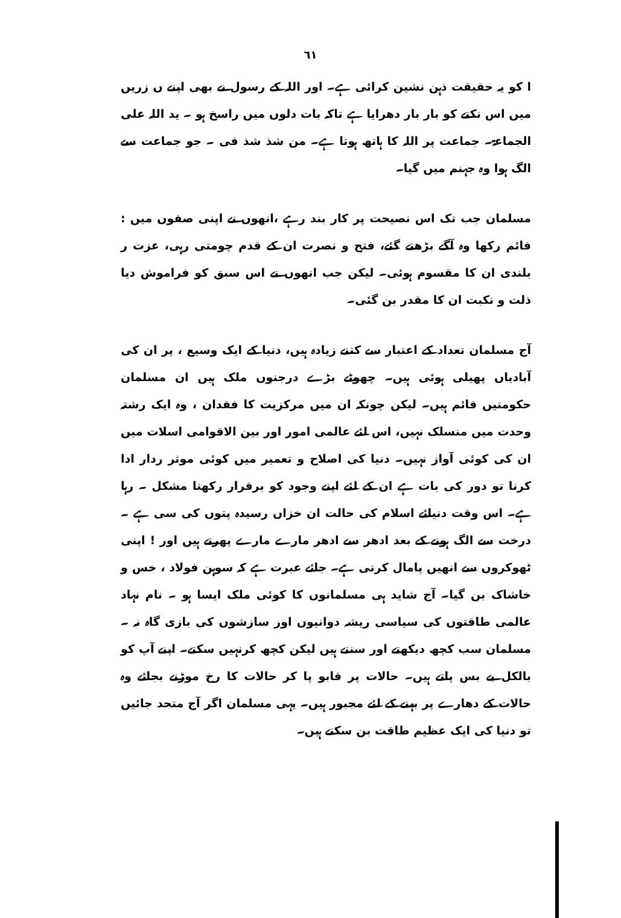٦١
ا کو یہ حقیقت ذہن نشین کرائی ہے۔ اور اللہ کے رسول نے بھی اپنے ں زریں میں اس نکتے کو بار بار دھرایا ہے تاکہ بات دلوں میں راسخ ہو ۔ ید اللہ علی الجماعۃ۔ جماعت پر اللہ کا ہاتھ ہوتا ہے۔ من شذ شذ فی ۔ جو جماعت سے الگ ہوا وہ جہنم میں گیا۔
مسلمان جب تک اس نصیحت پر کار بند رہے ،انھوں نے اپنی صفوں میں : قائم رکھا وہ آگے بڑھتے گئے، فتح و نصرت ان کے قدم چومتی رہی، عزت ر بلندی ان کا مقسوم ہوئی۔ لیکن جب انھوں نے اس سبق کو فراموش دیا ذلت و نکبت ان کا مقدر بن گئی۔
آج مسلمان تعداد کے اعتبار سے کتنے زیادہ ہیں، دنیا کے ایک وسیع ، پر ان کی آبادیاں پھیلی ہوئی ہیں۔ چھوٹے بڑے درجنوں ملک ہیں ان مسلمان حکومتیں قائم ہیں۔ لیکن چونکہ ان میں مرکزیت کا فقدان ، وہ ایک رشتہ وحدت میں منسلک نہیں، اس لئے عالمی امور اور بین الاقوامی اسلات میں ان کی کوئی آواز نہیں۔ دنیا کی اصلاح و تعمیر میں کوئی موثر ردار ادا کرنا تو دور کی بات ہے ان کے لئے اپنے وجود کو برقرار رکھنا مشکل ۔ رہا ہے۔ اس وقت دنیائے اسلام کی حالت ان خزاں رسیدہ پتوں کی سی ہے ۔ درخت سے الگ ہونے کے بعد ادھر سے ادھر مارے مارے پھرتے ہیں اور ! اپنی ٹھوکروں سے انھیں پامال کرتی ہے۔ جائے عبرت ہے کہ سوہن فولاد ، خس و خاشاک بن گیا۔ آج شاید ہی مسلمانوں کا کوئی ملک ایسا ہو ۔ نام نہاد عالمی طاقتوں کی سیاسی ریشہ دوانیوں اور سازشوں کی بازی گاہ نہ ۔ مسلمان سب کچھ دیکھتے اور سنتے ہیں لیکن کچھ کرنہیں سکتے۔ اپنے آپ کو بالکل بے بس پاتے ہیں۔ حالات پر قابو پا کر حالات کا رخ موڑنے بجائے وہ حالات کے دھارے پر بہنے کے لئے مجبور ہیں۔ یہی مسلمان اگر آج متحد جائیں تو دنیا کی ایک عظیم طاقت بن سکتے ہیں۔